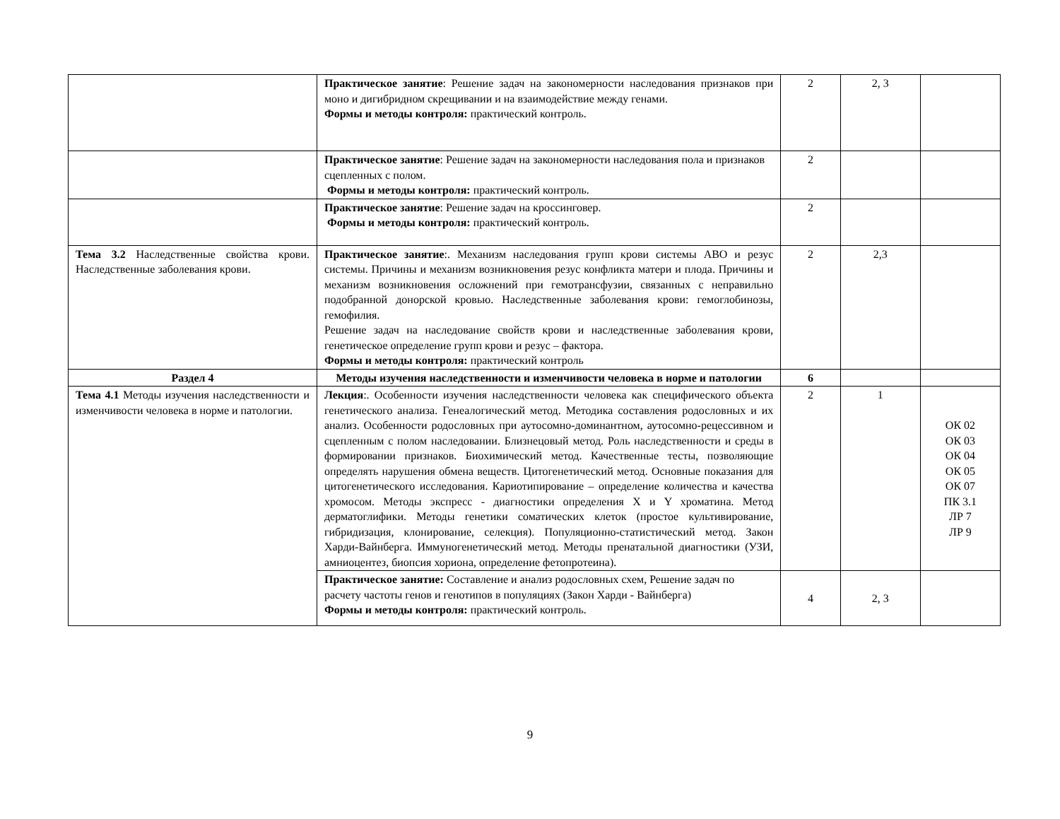| | Практическое занятие : Решение задач на закономерности наследования признаков при моно и дигибридном скрещивании и на взаимодействие между генами. Формы и методы контроля: практический контроль. | 2 | 2, 3 | |
| | Практическое занятие : Решение задач на закономерности наследования пола и признаков сцепленных с полом. Формы и методы контроля: практический контроль. | 2 | | |
| | Практическое занятие : Решение задач на кроссинговер. Формы и методы контроля: практический контроль. | 2 | | |
| Тема 3.2 Наследственные свойства крови. Наследственные заболевания крови. | Практическое занятие :. Механизм наследования групп крови системы АВО и резус системы. Причины и механизм возникновения резус конфликта матери и плода. Причины и механизм возникновения осложнений при гемотрансфузии, связанных с неправильно подобранной донорской кровью. Наследственные заболевания крови: гемоглобинозы, гемофилия. Решение задач на наследование свойств крови и наследственные заболевания крови, генетическое определение групп крови и резус – фактора. Формы и методы контроля: практический контроль | 2 | 2,3 | |
| Раздел 4 | Методы изучения наследственности и изменчивости человека в норме и патологии | 6 | | |
| Тема 4.1 Методы изучения наследственности и изменчивости человека в норме и патологии. | Лекция :. Особенности изучения наследственности человека как специфического объекта генетического анализа. Генеалогический метод. Методика составления родословных и их анализ. Особенности родословных при аутосомно-доминантном, аутосомно-рецессивном и сцепленным с полом наследовании. Близнецовый метод. Роль наследственности и среды в формировании признаков. Биохимический метод. Качественные тесты, позволяющие определять нарушения обмена веществ. Цитогенетический метод. Основные показания для цитогенетического исследования. Кариотипирование – определение количества и качества хромосом. Методы экспресс - диагностики определения X и Y хроматина. Метод дерматоглифики. Методы генетики соматических клеток (простое культивирование, гибридизация, клонирование, селекция). Популяционно-статистический метод. Закон Харди-Вайнберга. Иммуногенетический метод. Методы пренатальной диагностики (УЗИ, амниоцентез, биопсия хориона, определение фетопротеина). | 2 | 1 | ОК 02 ОК 03 ОК 04 ОК 05 ОК 07 ПК 3.1 ЛР 7 ЛР 9 |
| | Практическое занятие: Составление и анализ родословных схем, Решение задач по расчету частоты генов и генотипов в популяциях (Закон Харди - Вайнберга) Формы и методы контроля: практический контроль. | 4 | 2, 3 | |
9